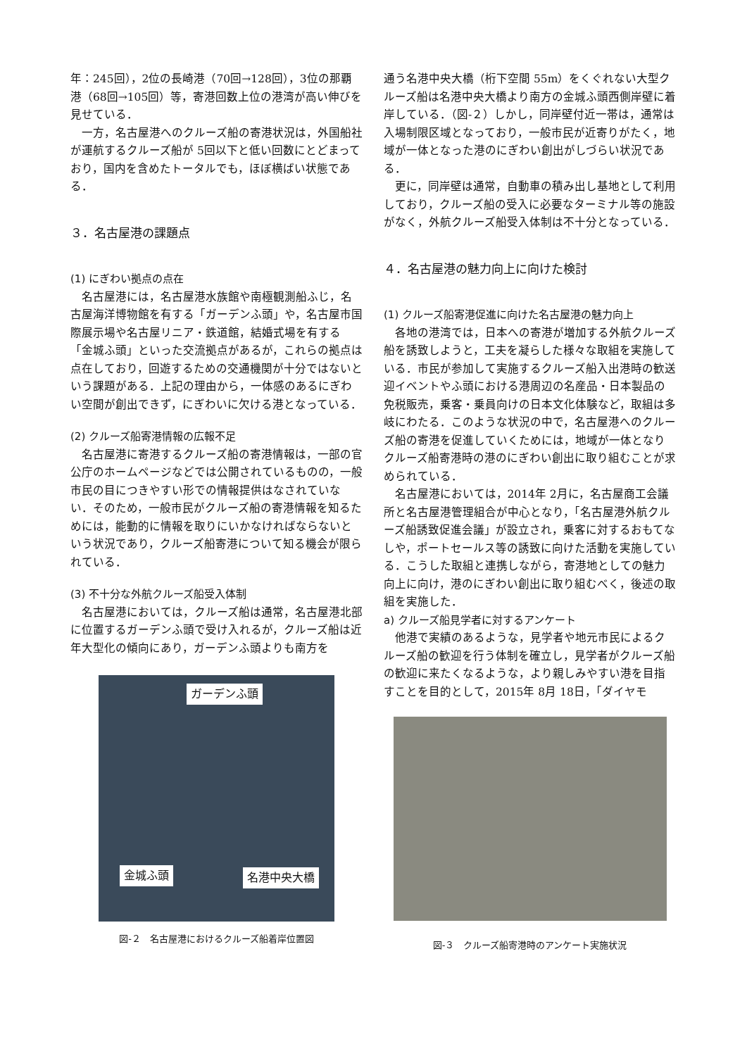年：245回），2位の長崎港（70回→128回），3位の那覇港（68回→105回）等，寄港回数上位の港湾が高い伸びを見せている．
一方，名古屋港へのクルーズ船の寄港状況は，外国船社が運航するクルーズ船が 5回以下と低い回数にとどまっており，国内を含めたトータルでも，ほぼ横ばい状態である．
３．名古屋港の課題点
(1) にぎわい拠点の点在
名古屋港には，名古屋港水族館や南極観測船ふじ，名古屋海洋博物館を有する「ガーデンふ頭」や，名古屋市国際展示場や名古屋リニア・鉄道館，結婚式場を有する「金城ふ頭」といった交流拠点があるが，これらの拠点は点在しており，回遊するための交通機関が十分ではないという課題がある．上記の理由から，一体感のあるにぎわい空間が創出できず，にぎわいに欠ける港となっている．
(2) クルーズ船寄港情報の広報不足
名古屋港に寄港するクルーズ船の寄港情報は，一部の官公庁のホームページなどでは公開されているものの，一般市民の目につきやすい形での情報提供はなされていない．そのため，一般市民がクルーズ船の寄港情報を知るためには，能動的に情報を取りにいかなければならないという状況であり，クルーズ船寄港について知る機会が限られている．
(3) 不十分な外航クルーズ船受入体制
名古屋港においては，クルーズ船は通常，名古屋港北部に位置するガーデンふ頭で受け入れるが，クルーズ船は近年大型化の傾向にあり，ガーデンふ頭よりも南方を
ガーデンふ頭
金城ふ頭 名港中央大橋
図-２　名古屋港におけるクルーズ船着岸位置図
通う名港中央大橋（桁下空間 55m）をくぐれない大型クルーズ船は名港中央大橋より南方の金城ふ頭西側岸壁に着岸している．（図-２）しかし，同岸壁付近一帯は，通常は入場制限区域となっており，一般市民が近寄りがたく，地域が一体となった港のにぎわい創出がしづらい状況である．
更に，同岸壁は通常，自動車の積み出し基地として利用しており，クルーズ船の受入に必要なターミナル等の施設がなく，外航クルーズ船受入体制は不十分となっている．
４．名古屋港の魅力向上に向けた検討
(1) クルーズ船寄港促進に向けた名古屋港の魅力向上
各地の港湾では，日本への寄港が増加する外航クルーズ船を誘致しようと，工夫を凝らした様々な取組を実施している．市民が参加して実施するクルーズ船入出港時の歓送迎イベントやふ頭における港周辺の名産品・日本製品の免税販売，乗客・乗員向けの日本文化体験など，取組は多岐にわたる．このような状況の中で，名古屋港へのクルーズ船の寄港を促進していくためには，地域が一体となりクルーズ船寄港時の港のにぎわい創出に取り組むことが求められている．
名古屋港においては，2014年 2月に，名古屋商工会議所と名古屋港管理組合が中心となり，「名古屋港外航クルーズ船誘致促進会議」が設立され，乗客に対するおもてなしや，ポートセールス等の誘致に向けた活動を実施している．こうした取組と連携しながら，寄港地としての魅力向上に向け，港のにぎわい創出に取り組むべく，後述の取組を実施した．
a) クルーズ船見学者に対するアンケート
他港で実績のあるような，見学者や地元市民によるクルーズ船の歓迎を行う体制を確立し，見学者がクルーズ船の歓迎に来たくなるような，より親しみやすい港を目指すことを目的として，2015年 8月 18日，「ダイヤモ
図-３　クルーズ船寄港時のアンケート実施状況